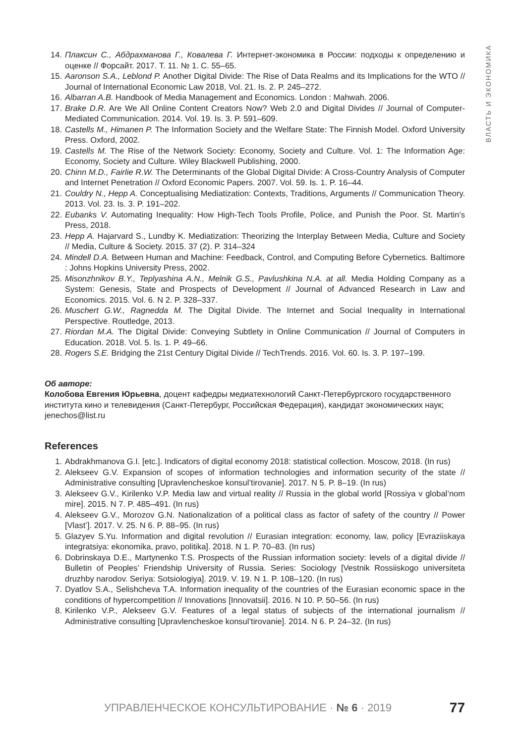ВЛАСТЬ И ЭКОНОМИКА
14. Плаксин С., Абдрахманова Г., Ковалева Г. Интернет-экономика в России: подходы к определению и оценке // Форсайт. 2017. Т. 11. № 1. С. 55–65.
15. Aaronson S.A., Leblond P. Another Digital Divide: The Rise of Data Realms and its Implications for the WTO // Journal of International Economic Law 2018, Vol. 21. Is. 2. P. 245–272.
16. Albarran A.B. Handbook of Media Management and Economics. London : Mahwah. 2006.
17. Brake D.R. Are We All Online Content Creators Now? Web 2.0 and Digital Divides // Journal of Computer-Mediated Communication. 2014. Vol. 19. Is. 3. P. 591–609.
18. Castells M., Himanen P. The Information Society and the Welfare State: The Finnish Model. Oxford University Press. Oxford, 2002.
19. Castells M. The Rise of the Network Society: Economy, Society and Culture. Vol. 1: The Information Age: Economy, Society and Culture. Wiley Blackwell Publishing, 2000.
20. Chinn M.D., Fairlie R.W. The Determinants of the Global Digital Divide: A Cross-Country Analysis of Computer and Internet Penetration // Oxford Economic Papers. 2007. Vol. 59. Is. 1. P. 16–44.
21. Couldry N., Hepp A. Conceptualising Mediatization: Contexts, Traditions, Arguments // Communication Theory. 2013. Vol. 23. Is. 3. P. 191–202.
22. Eubanks V. Automating Inequality: How High-Tech Tools Profile, Police, and Punish the Poor. St. Martin’s Press, 2018.
23. Hepp A. Hajarvard S., Lundby K. Mediatization: Theorizing the Interplay Between Media, Culture and Society // Media, Culture & Society. 2015. 37 (2). P. 314–324
24. Mindell D.A. Between Human and Machine: Feedback, Control, and Computing Before Cybernetics. Baltimore : Johns Hopkins University Press, 2002.
25. Misonzhnikov B.Y., Teplyashina A.N., Melnik G.S., Pavlushkina N.A. at all. Media Holding Company as a System: Genesis, State and Prospects of Development // Journal of Advanced Research in Law and Economics. 2015. Vol. 6. N 2. P. 328–337.
26. Muschert G.W., Ragnedda M. The Digital Divide. The Internet and Social Inequality in International Perspective. Routledge, 2013.
27. Riordan M.A. The Digital Divide: Conveying Subtlety in Online Communication // Journal of Computers in Education. 2018. Vol. 5. Is. 1. P. 49–66.
28. Rogers S.E. Bridging the 21st Century Digital Divide // TechTrends. 2016. Vol. 60. Is. 3. P. 197–199.
Об авторе:
Колобова Евгения Юрьевна, доцент кафедры медиатехнологий Санкт-Петербургского государственного института кино и телевидения (Санкт-Петербург, Российская Федерация), кандидат экономических наук; jenechos@list.ru
References
1. Abdrakhmanova G.I. [etc.]. Indicators of digital economy 2018: statistical collection. Moscow, 2018. (In rus)
2. Alekseev G.V. Expansion of scopes of information technologies and information security of the state // Administrative consulting [Upravlencheskoe konsul’tirovanie]. 2017. N 5. P. 8–19. (In rus)
3. Alekseev G.V., Kirilenko V.P. Media law and virtual reality // Russia in the global world [Rossiya v global’nom mire]. 2015. N 7. P. 485–491. (In rus)
4. Alekseev G.V., Morozov G.N. Nationalization of a political class as factor of safety of the country // Power [Vlast’]. 2017. V. 25. N 6. P. 88–95. (In rus)
5. Glazyev S.Yu. Information and digital revolution // Eurasian integration: economy, law, policy [Evraziiskaya integratsiya: ekonomika, pravo, politika]. 2018. N 1. P. 70–83. (In rus)
6. Dobrinskaya D.E., Martynenko T.S. Prospects of the Russian information society: levels of a digital divide // Bulletin of Peoples’ Friendship University of Russia. Series: Sociology [Vestnik Rossiiskogo universiteta druzhby narodov. Seriya: Sotsiologiya]. 2019. V. 19. N 1. P. 108–120. (In rus)
7. Dyatlov S.A., Selishcheva T.A. Information inequality of the countries of the Eurasian economic space in the conditions of hypercompetition // Innovations [Innovatsii]. 2016. N 10. P. 50–56. (In rus)
8. Kirilenko V.P., Alekseev G.V. Features of a legal status of subjects of the international journalism // Administrative consulting [Upravlencheskoe konsul’tirovanie]. 2014. N 6. P. 24–32. (In rus)
УПРАВЛЕНЧЕСКОЕ КОНСУЛЬТИРОВАНИЕ · № 6 · 2019 77